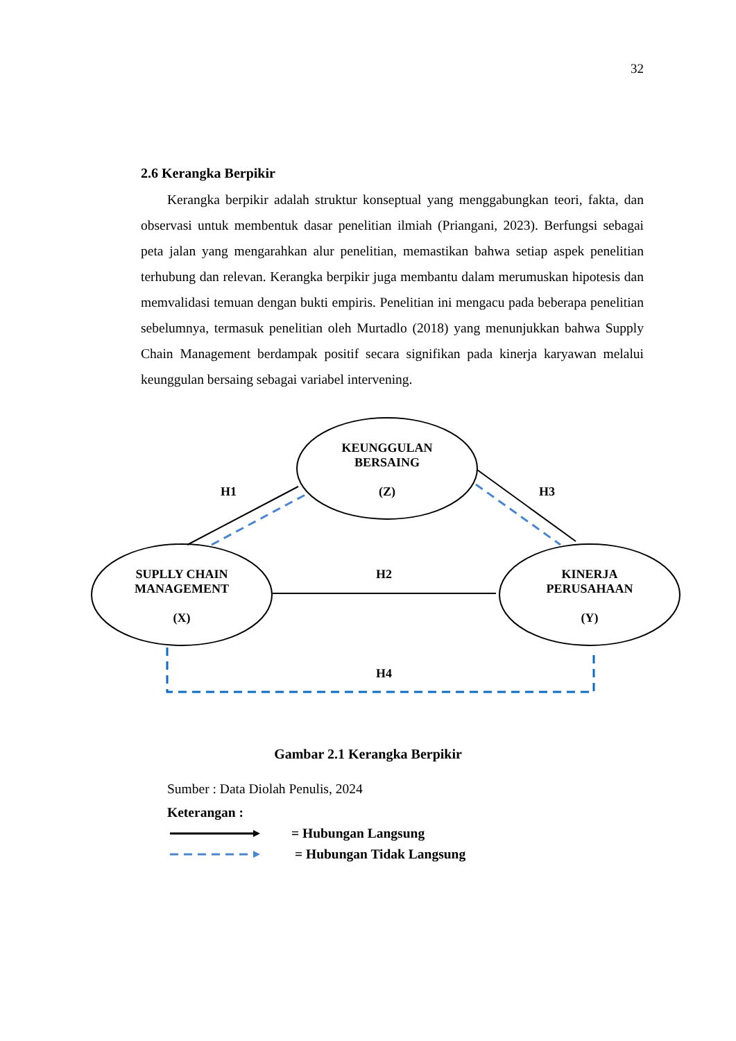32
2.6 Kerangka Berpikir
Kerangka berpikir adalah struktur konseptual yang menggabungkan teori, fakta, dan observasi untuk membentuk dasar penelitian ilmiah (Priangani, 2023). Berfungsi sebagai peta jalan yang mengarahkan alur penelitian, memastikan bahwa setiap aspek penelitian terhubung dan relevan. Kerangka berpikir juga membantu dalam merumuskan hipotesis dan memvalidasi temuan dengan bukti empiris. Penelitian ini mengacu pada beberapa penelitian sebelumnya, termasuk penelitian oleh Murtadlo (2018) yang menunjukkan bahwa Supply Chain Management berdampak positif secara signifikan pada kinerja karyawan melalui keunggulan bersaing sebagai variabel intervening.
KEUNGGULAN
BERSAING
(Z)
SUPLLY CHAIN
MANAGEMENT
(X)
KINERJA
PERUSAHAAN
(Y)
H1 H3
H2
H4
Gambar 2.1 Kerangka Berpikir
Sumber : Data Diolah Penulis, 2024
Keterangan :
= Hubungan Langsung
= Hubungan Tidak Langsung